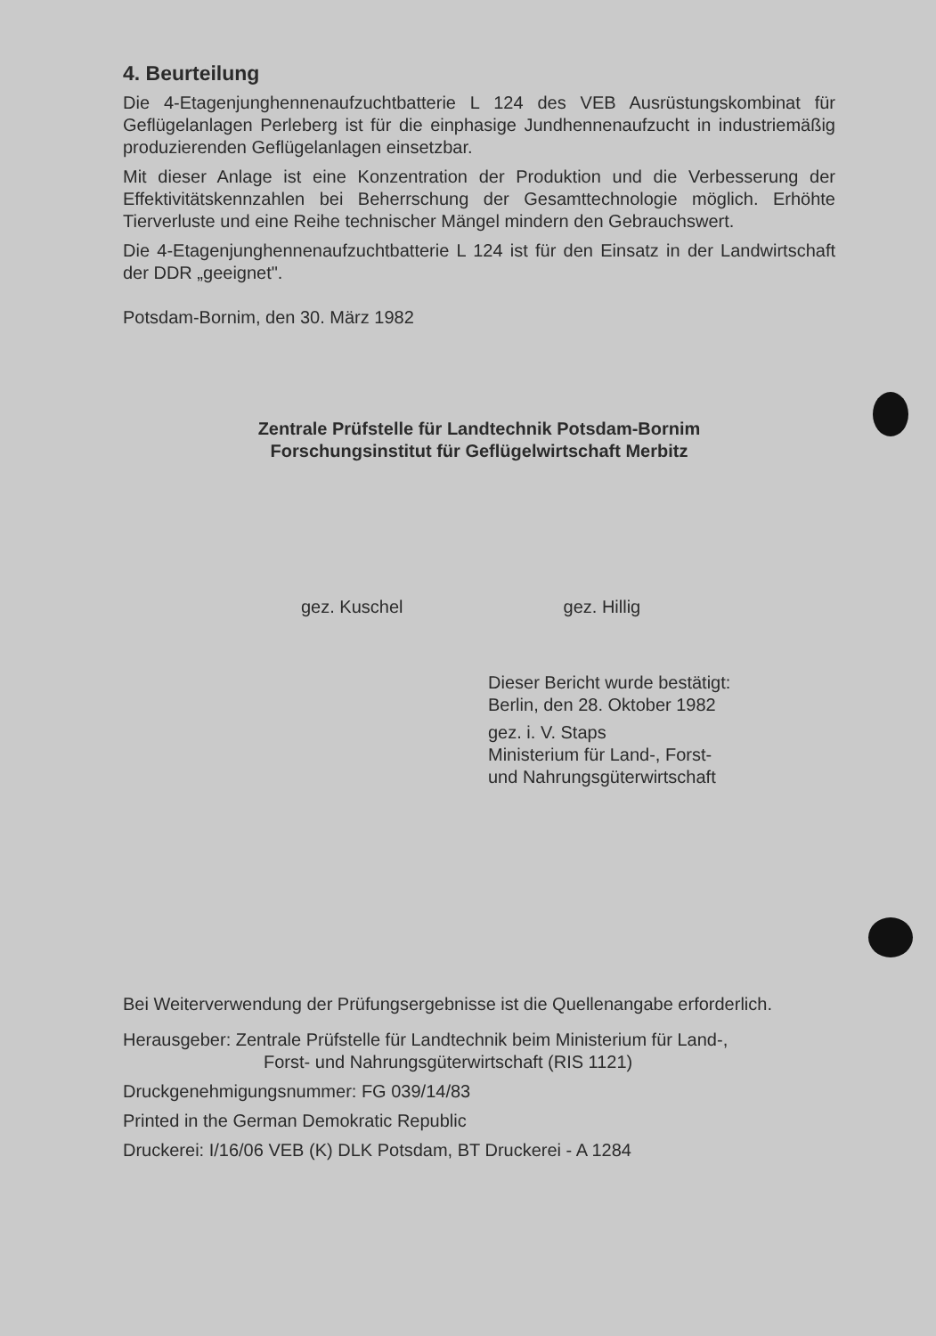4. Beurteilung
Die 4-Etagenjunghennenaufzuchtbatterie L 124 des VEB Ausrüstungskombinat für Geflügelanlagen Perleberg ist für die einphasige Jundhennenaufzucht in industriemäßig produzierenden Geflügelanlagen einsetzbar.
Mit dieser Anlage ist eine Konzentration der Produktion und die Verbesserung der Effektivitätskennzahlen bei Beherrschung der Gesamttechnologie möglich. Erhöhte Tierverluste und eine Reihe technischer Mängel mindern den Gebrauchswert.
Die 4-Etagenjunghennenaufzuchtbatterie L 124 ist für den Einsatz in der Landwirtschaft der DDR „geeignet".
Potsdam-Bornim, den 30. März 1982
Zentrale Prüfstelle für Landtechnik Potsdam-Bornim
Forschungsinstitut für Geflügelwirtschaft Merbitz
gez. Kuschel gez. Hillig
Dieser Bericht wurde bestätigt:
Berlin, den 28. Oktober 1982
gez. i. V. Staps
Ministerium für Land-, Forst-
und Nahrungsgüterwirtschaft
Bei Weiterverwendung der Prüfungsergebnisse ist die Quellenangabe erforderlich.
Herausgeber: Zentrale Prüfstelle für Landtechnik beim Ministerium für Land-,
Forst- und Nahrungsgüterwirtschaft (RIS 1121)
Druckgenehmigungsnummer: FG 039/14/83
Printed in the German Demokratic Republic
Druckerei: I/16/06 VEB (K) DLK Potsdam, BT Druckerei - A 1284